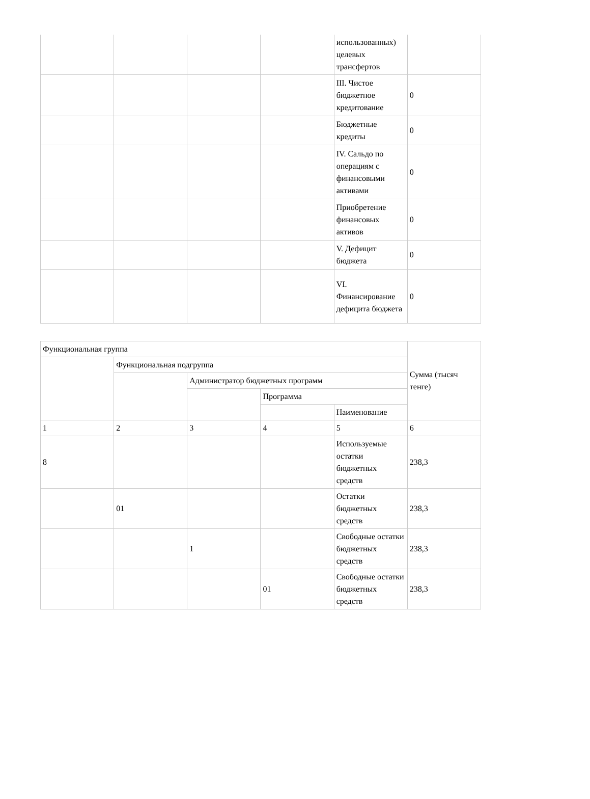| | | | | использованных) целевых трансфертов | |
| | | | | III. Чистое бюджетное кредитование | 0 |
| | | | | Бюджетные кредиты | 0 |
| | | | | IV. Сальдо по операциям с финансовыми активами | 0 |
| | | | | Приобретение финансовых активов | 0 |
| | | | | V. Дефицит бюджета | 0 |
| | | | | VI. Финансирование дефицита бюджета | 0 |
| Функциональная группа | | | | | Сумма (тысяч тенге) |
| --- | --- | --- | --- | --- | --- |
| | Функциональная подгруппа | | | | |
| | | Администратор бюджетных программ | | | |
| | | | Программа | | |
| | | | | Наименование | |
| 1 | 2 | 3 | 4 | 5 | 6 |
| 8 | | | | Используемые остатки бюджетных средств | 238,3 |
| | 01 | | | Остатки бюджетных средств | 238,3 |
| | | 1 | | Свободные остатки бюджетных средств | 238,3 |
| | | | 01 | Свободные остатки бюджетных средств | 238,3 |